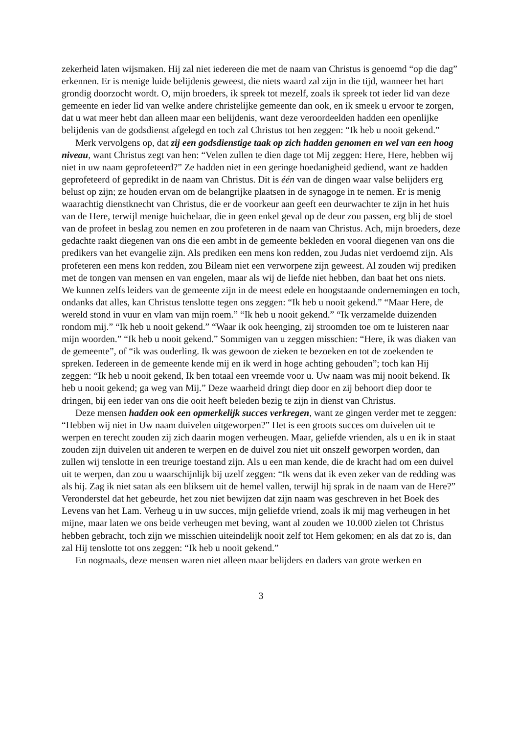zekerheid laten wijsmaken. Hij zal niet iedereen die met de naam van Christus is genoemd “op die dag” erkennen. Er is menige luide belijdenis geweest, die niets waard zal zijn in die tijd, wanneer het hart grondig doorzocht wordt. O, mijn broeders, ik spreek tot mezelf, zoals ik spreek tot ieder lid van deze gemeente en ieder lid van welke andere christelijke gemeente dan ook, en ik smeek u ervoor te zorgen, dat u wat meer hebt dan alleen maar een belijdenis, want deze veroordeelden hadden een openlijke belijdenis van de godsdienst afgelegd en toch zal Christus tot hen zeggen: “Ik heb u nooit gekend.”
Merk vervolgens op, dat zij een godsdienstige taak op zich hadden genomen en wel van een hoog niveau, want Christus zegt van hen: “Velen zullen te dien dage tot Mij zeggen: Here, Here, hebben wij niet in uw naam geprofeteerd?” Ze hadden niet in een geringe hoedanigheid gediend, want ze hadden geprofeteerd of gepredikt in de naam van Christus. Dit is één van de dingen waar valse belijders erg belust op zijn; ze houden ervan om de belangrijke plaatsen in de synagoge in te nemen. Er is menig waarachtig dienstknecht van Christus, die er de voorkeur aan geeft een deurwachter te zijn in het huis van de Here, terwijl menige huichelaar, die in geen enkel geval op de deur zou passen, erg blij de stoel van de profeet in beslag zou nemen en zou profeteren in de naam van Christus. Ach, mijn broeders, deze gedachte raakt diegenen van ons die een ambt in de gemeente bekleden en vooral diegenen van ons die predikers van het evangelie zijn. Als prediken een mens kon redden, zou Judas niet verdoemd zijn. Als profeteren een mens kon redden, zou Bileam niet een verworpene zijn geweest. Al zouden wij prediken met de tongen van mensen en van engelen, maar als wij de liefde niet hebben, dan baat het ons niets. We kunnen zelfs leiders van de gemeente zijn in de meest edele en hoogstaande ondernemingen en toch, ondanks dat alles, kan Christus tenslotte tegen ons zeggen: “Ik heb u nooit gekend.” “Maar Here, de wereld stond in vuur en vlam van mijn roem.” “Ik heb u nooit gekend.” “Ik verzamelde duizenden rondom mij.” “Ik heb u nooit gekend.” “Waar ik ook heenging, zij stroomden toe om te luisteren naar mijn woorden.” “Ik heb u nooit gekend.” Sommigen van u zeggen misschien: “Here, ik was diaken van de gemeente”, of “ik was ouderling. Ik was gewoon de zieken te bezoeken en tot de zoekenden te spreken. Iedereen in de gemeente kende mij en ik werd in hoge achting gehouden”; toch kan Hij zeggen: “Ik heb u nooit gekend, Ik ben totaal een vreemde voor u. Uw naam was mij nooit bekend. Ik heb u nooit gekend; ga weg van Mij.” Deze waarheid dringt diep door en zij behoort diep door te dringen, bij een ieder van ons die ooit heeft beleden bezig te zijn in dienst van Christus.
Deze mensen hadden ook een opmerkelijk succes verkregen, want ze gingen verder met te zeggen: “Hebben wij niet in Uw naam duivelen uitgeworpen?” Het is een groots succes om duivelen uit te werpen en terecht zouden zij zich daarin mogen verheugen. Maar, geliefde vrienden, als u en ik in staat zouden zijn duivelen uit anderen te werpen en de duivel zou niet uit onszelf geworpen worden, dan zullen wij tenslotte in een treurige toestand zijn. Als u een man kende, die de kracht had om een duivel uit te werpen, dan zou u waarschijnlijk bij uzelf zeggen: “Ik wens dat ik even zeker van de redding was als hij. Zag ik niet satan als een bliksem uit de hemel vallen, terwijl hij sprak in de naam van de Here?” Veronderstel dat het gebeurde, het zou niet bewijzen dat zijn naam was geschreven in het Boek des Levens van het Lam. Verheug u in uw succes, mijn geliefde vriend, zoals ik mij mag verheugen in het mijne, maar laten we ons beide verheugen met beving, want al zouden we 10.000 zielen tot Christus hebben gebracht, toch zijn we misschien uiteindelijk nooit zelf tot Hem gekomen; en als dat zo is, dan zal Hij tenslotte tot ons zeggen: “Ik heb u nooit gekend.”
En nogmaals, deze mensen waren niet alleen maar belijders en daders van grote werken en
3